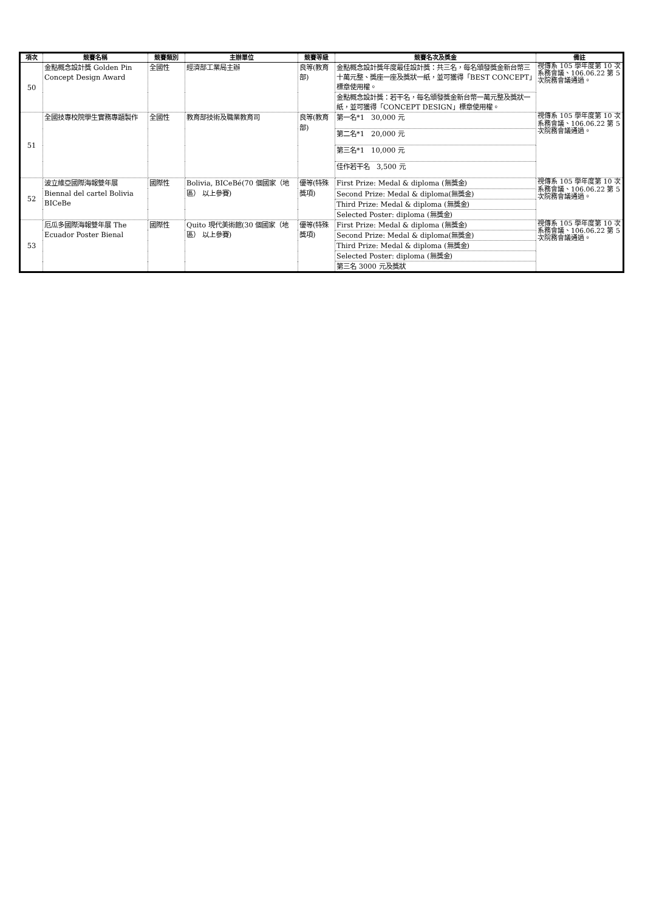| 項次 | 競賽名稱 | 競賽類別 | 主辦單位 | 競賽等級 | 競賽名次及獎金 | 備註 |
| --- | --- | --- | --- | --- | --- | --- |
| 50 | 金點概念設計獎 Golden Pin Concept Design Award | 全國性 | 經濟部工業局主辦 | 良等(教育部) | 金點概念設計獎年度最佳設計獎：共三名，每名頒發獎金新台幣三十萬元整、獎座一座及獎狀一紙，並可獲得「BEST CONCEPT」標章使用權。 | 視傳系 105 學年度第 10 次系務會議、106.06.22 第 5 次院務會議通過。 |
| | | | | | 金點概念設計獎：若干名，每名頒發獎金新台幣一萬元整及獎狀一紙，並可獲得「CONCEPT DESIGN」標章使用權。 | |
| 51 | 全國技專校院學生實務專題製作 | 全國性 | 教育部技術及職業教育司 | 良等(教育部) | 第一名*1 30,000 元 | 視傳系 105 學年度第 10 次系務會議、106.06.22 第 5 次院務會議通過。 |
| | | | | | 第二名*1 20,000 元 | |
| | | | | | 第三名*1 10,000 元 | |
| | | | | | 佳作若干名 3,500 元 | |
| 52 | 波立維亞國際海報雙年展 Biennal del cartel Bolivia BICeBe | 國際性 | Bolivia, BICeBé(70 個國家（地區） 以上參賽) | 優等(特殊獎項) | First Prize: Medal & diploma (無獎金) | 視傳系 105 學年度第 10 次系務會議、106.06.22 第 5 次院務會議通過。 |
| | | | | | Second Prize: Medal & diploma(無獎金) | |
| | | | | | Third Prize: Medal & diploma (無獎金) | |
| | | | | | Selected Poster: diploma (無獎金) | |
| 53 | 厄瓜多國際海報雙年展 The Ecuador Poster Bienal | 國際性 | Quito 現代美術館(30 個國家（地區） 以上參賽) | 優等(特殊獎項) | First Prize: Medal & diploma (無獎金) | 視傳系 105 學年度第 10 次系務會議、106.06.22 第 5 次院務會議通過。 |
| | | | | | Second Prize: Medal & diploma(無獎金) | |
| | | | | | Third Prize: Medal & diploma (無獎金) | |
| | | | | | Selected Poster: diploma (無獎金) | |
| | | | | | 第三名 3000 元及獎狀 | |